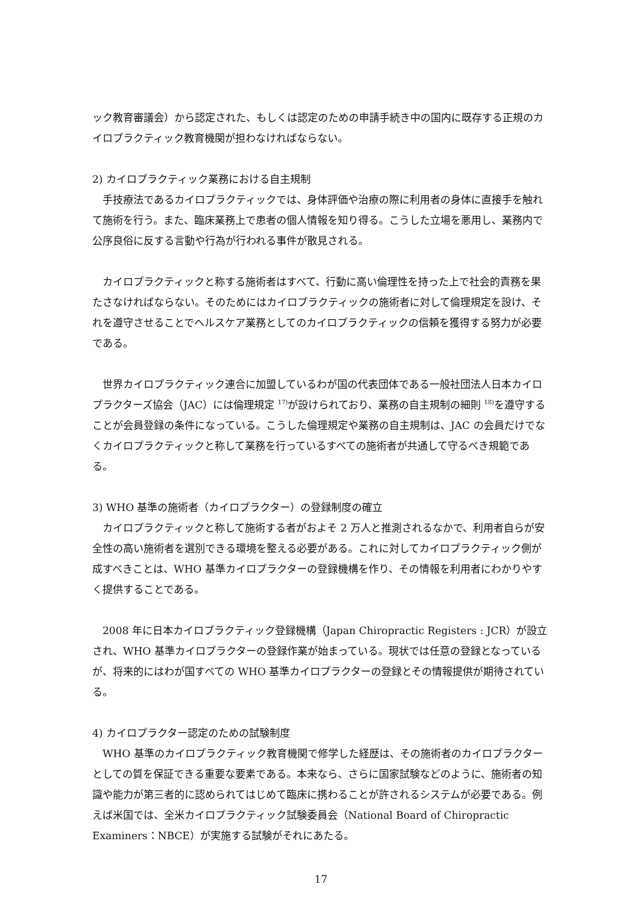ック教育審議会）から認定された、もしくは認定のための申請手続き中の国内に既存する正規のカイロプラクティック教育機関が担わなければならない。
2) カイロプラクティック業務における自主規制
手技療法であるカイロプラクティックでは、身体評価や治療の際に利用者の身体に直接手を触れて施術を行う。また、臨床業務上で患者の個人情報を知り得る。こうした立場を悪用し、業務内で公序良俗に反する言動や行為が行われる事件が散見される。
カイロプラクティックと称する施術者はすべて、行動に高い倫理性を持った上で社会的責務を果たさなければならない。そのためにはカイロプラクティックの施術者に対して倫理規定を設け、それを遵守させることでヘルスケア業務としてのカイロプラクティックの信頼を獲得する努力が必要である。
世界カイロプラクティック連合に加盟しているわが国の代表団体である一般社団法人日本カイロプラクターズ協会（JAC）には倫理規定 <sup>17)</sup>が設けられており、業務の自主規制の細則 <sup>18)</sup>を遵守することが会員登録の条件になっている。こうした倫理規定や業務の自主規制は、JAC の会員だけでなくカイロプラクティックと称して業務を行っているすべての施術者が共通して守るべき規範である。
3) WHO 基準の施術者（カイロプラクター）の登録制度の確立
カイロプラクティックと称して施術する者がおよそ 2 万人と推測されるなかで、利用者自らが安全性の高い施術者を選別できる環境を整える必要がある。これに対してカイロプラクティック側が成すべきことは、WHO 基準カイロプラクターの登録機構を作り、その情報を利用者にわかりやすく提供することである。
2008 年に日本カイロプラクティック登録機構（Japan Chiropractic Registers : JCR）が設立され、WHO 基準カイロプラクターの登録作業が始まっている。現状では任意の登録となっているが、将来的にはわが国すべての WHO 基準カイロプラクターの登録とその情報提供が期待されている。
4) カイロプラクター認定のための試験制度
WHO 基準のカイロプラクティック教育機関で修学した経歴は、その施術者のカイロプラクターとしての質を保証できる重要な要素である。本来なら、さらに国家試験などのように、施術者の知識や能力が第三者的に認められてはじめて臨床に携わることが許されるシステムが必要である。例えば米国では、全米カイロプラクティック試験委員会（National Board of Chiropractic Examiners：NBCE）が実施する試験がそれにあたる。
17